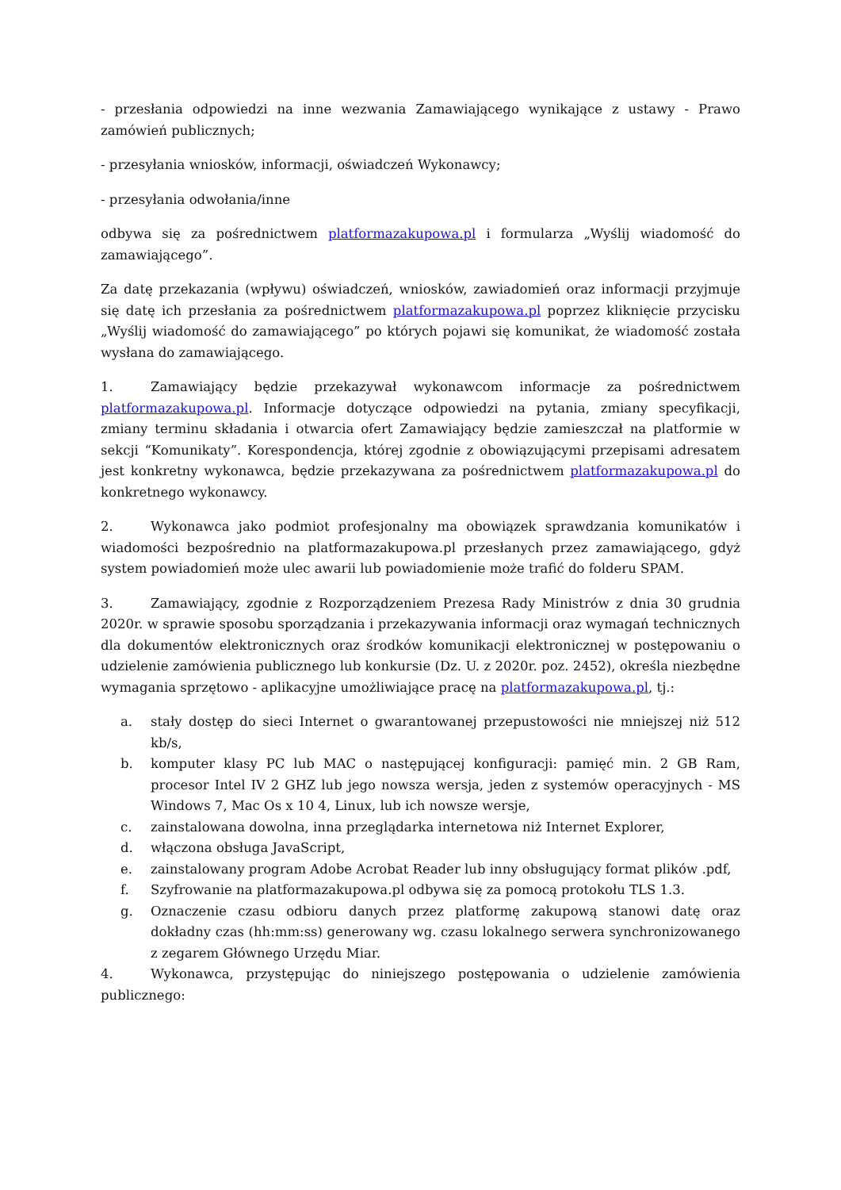- przesłania odpowiedzi na inne wezwania Zamawiającego wynikające z ustawy - Prawo zamówień publicznych;
- przesyłania wniosków, informacji, oświadczeń Wykonawcy;
- przesyłania odwołania/inne
odbywa się za pośrednictwem platformazakupowa.pl i formularza „Wyślij wiadomość do zamawiającego”.
Za datę przekazania (wpływu) oświadczeń, wniosków, zawiadomień oraz informacji przyjmuje się datę ich przesłania za pośrednictwem platformazakupowa.pl poprzez kliknięcie przycisku „Wyślij wiadomość do zamawiającego” po których pojawi się komunikat, że wiadomość została wysłana do zamawiającego.
1. Zamawiający będzie przekazywał wykonawcom informacje za pośrednictwem platformazakupowa.pl. Informacje dotyczące odpowiedzi na pytania, zmiany specyfikacji, zmiany terminu składania i otwarcia ofert Zamawiający będzie zamieszczał na platformie w sekcji “Komunikaty”. Korespondencja, której zgodnie z obowiązującymi przepisami adresatem jest konkretny wykonawca, będzie przekazywana za pośrednictwem platformazakupowa.pl do konkretnego wykonawcy.
2. Wykonawca jako podmiot profesjonalny ma obowiązek sprawdzania komunikatów i wiadomości bezpośrednio na platformazakupowa.pl przesłanych przez zamawiającego, gdyż system powiadomień może ulec awarii lub powiadomienie może trafić do folderu SPAM.
3. Zamawiający, zgodnie z Rozporządzeniem Prezesa Rady Ministrów z dnia 30 grudnia 2020r. w sprawie sposobu sporządzania i przekazywania informacji oraz wymagań technicznych dla dokumentów elektronicznych oraz środków komunikacji elektronicznej w postępowaniu o udzielenie zamówienia publicznego lub konkursie (Dz. U. z 2020r. poz. 2452), określa niezbędne wymagania sprzętowo - aplikacyjne umożliwiające pracę na platformazakupowa.pl, tj.:
a. stały dostęp do sieci Internet o gwarantowanej przepustowości nie mniejszej niż 512 kb/s,
b. komputer klasy PC lub MAC o następującej konfiguracji: pamięć min. 2 GB Ram, procesor Intel IV 2 GHZ lub jego nowsza wersja, jeden z systemów operacyjnych - MS Windows 7, Mac Os x 10 4, Linux, lub ich nowsze wersje,
c. zainstalowana dowolna, inna przeglądarka internetowa niż Internet Explorer,
d. włączona obsługa JavaScript,
e. zainstalowany program Adobe Acrobat Reader lub inny obsługujący format plików .pdf,
f. Szyfrowanie na platformazakupowa.pl odbywa się za pomocą protokołu TLS 1.3.
g. Oznaczenie czasu odbioru danych przez platformę zakupową stanowi datę oraz dokładny czas (hh:mm:ss) generowany wg. czasu lokalnego serwera synchronizowanego z zegarem Głównego Urzędu Miar.
4. Wykonawca, przystępując do niniejszego postępowania o udzielenie zamówienia publicznego: